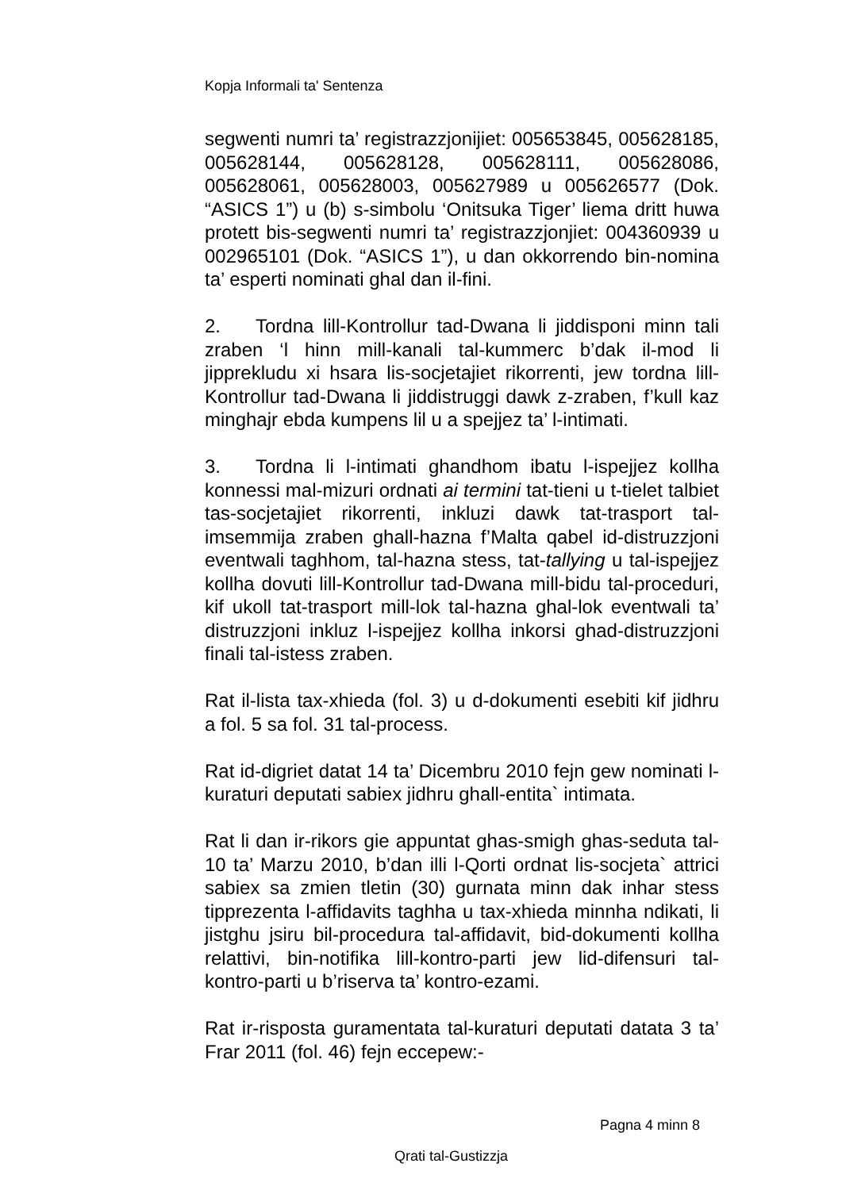Kopja Informali ta' Sentenza
segwenti numri ta’ registrazzjonijiet: 005653845, 005628185, 005628144, 005628128, 005628111, 005628086, 005628061, 005628003, 005627989 u 005626577 (Dok. “ASICS 1”) u (b) s-simbolu ‘Onitsuka Tiger’ liema dritt huwa protett bis-segwenti numri ta’ registrazzjonjiet: 004360939 u 002965101 (Dok. “ASICS 1”), u dan okkorrendo bin-nomina ta’ esperti nominati ghal dan il-fini.
2. Tordna lill-Kontrollur tad-Dwana li jiddisponi minn tali zraben ‘l hinn mill-kanali tal-kummerc b’dak il-mod li jipprekludu xi hsara lis-socjetajiet rikorrenti, jew tordna lill-Kontrollur tad-Dwana li jiddistruggi dawk z-zraben, f’kull kaz minghajr ebda kumpens lil u a spejjez ta’ l-intimati.
3. Tordna li l-intimati ghandhom ibatu l-ispejjez kollha konnessi mal-mizuri ordnati ai termini tat-tieni u t-tielet talbiet tas-socjetajiet rikorrenti, inkluzi dawk tat-trasport tal-imsemmija zraben ghall-hazna f’Malta qabel id-distruzzjoni eventwali taghhom, tal-hazna stess, tat-tallying u tal-ispejjez kollha dovuti lill-Kontrollur tad-Dwana mill-bidu tal-proceduri, kif ukoll tat-trasport mill-lok tal-hazna ghal-lok eventwali ta’ distruzzjoni inkluz l-ispejjez kollha inkorsi ghad-distruzzjoni finali tal-istess zraben.
Rat il-lista tax-xhieda (fol. 3) u d-dokumenti esebiti kif jidhru a fol. 5 sa fol. 31 tal-process.
Rat id-digriet datat 14 ta’ Dicembru 2010 fejn gew nominati l-kuraturi deputati sabiex jidhru ghall-entita` intimata.
Rat li dan ir-rikors gie appuntat ghas-smigh ghas-seduta tal-10 ta’ Marzu 2010, b’dan illi l-Qorti ordnat lis-socjeta` attrici sabiex sa zmien tletin (30) gurnata minn dak inhar stess tipprezenta l-affidavits taghha u tax-xhieda minnha ndikati, li jistghu jsiru bil-procedura tal-affidavit, bid-dokumenti kollha relattivi, bin-notifika lill-kontro-parti jew lid-difensuri tal-kontro-parti u b’riserva ta’ kontro-ezami.
Rat ir-risposta guramentata tal-kuraturi deputati datata 3 ta’ Frar 2011 (fol. 46) fejn eccepew:-
Pagna 4 minn 8
Qrati tal-Gustizzja